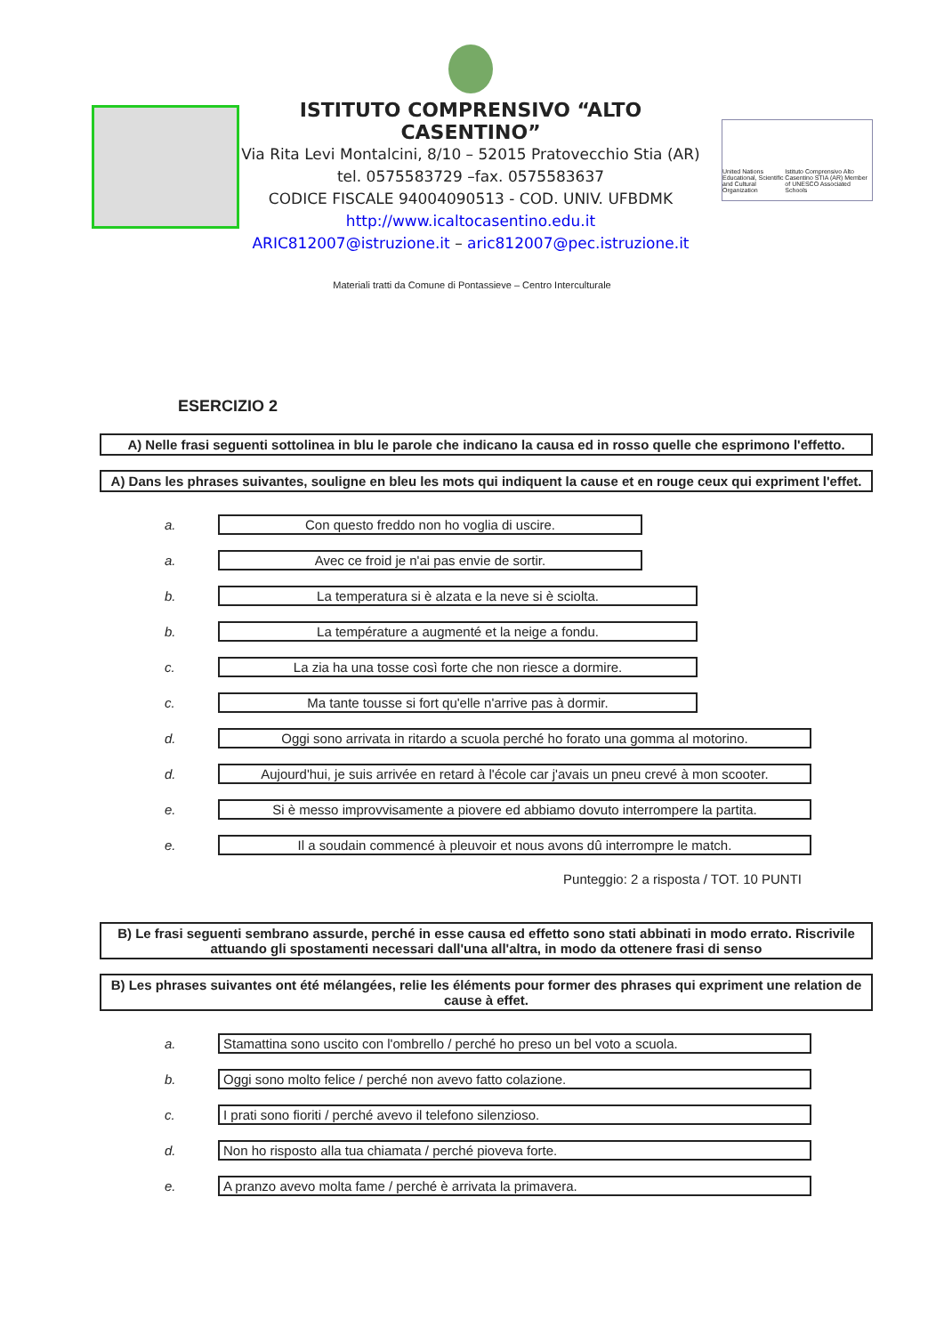ISTITUTO COMPRENSIVO “ALTO CASENTINO”
Via Rita Levi Montalcini, 8/10 – 52015 Pratovecchio Stia (AR)
tel. 0575583729 –fax. 0575583637
CODICE FISCALE 94004090513 - COD. UNIV. UFBDMK
http://www.icaltocasentino.edu.it
ARIC812007@istruzione.it – aric812007@pec.istruzione.it
United Nations Educational, Scientific and Cultural Organization Istituto Comprensivo Alto Casentino STIA (AR) Member of UNESCO Associated Schools
Materiali tratti da Comune di Pontassieve – Centro Interculturale
ESERCIZIO 2
A) Nelle frasi seguenti sottolinea in blu le parole che indicano la causa ed in rosso quelle che esprimono l'effetto.
A) Dans les phrases suivantes, souligne en bleu les mots qui indiquent la cause et en rouge ceux qui expriment l'effet.
a. Con questo freddo non ho voglia di uscire.
a. Avec ce froid je n'ai pas envie de sortir.
b. La temperatura si è alzata e la neve si è sciolta.
b. La température a augmenté et la neige a fondu.
c. La zia ha una tosse così forte che non riesce a dormire.
c. Ma tante tousse si fort qu'elle n'arrive pas à dormir.
d. Oggi sono arrivata in ritardo a scuola perché ho forato una gomma al motorino.
d. Aujourd'hui, je suis arrivée en retard à l'école car j'avais un pneu crevé à mon scooter.
e. Si è messo improvvisamente a piovere ed abbiamo dovuto interrompere la partita.
e. Il a soudain commencé à pleuvoir et nous avons dû interrompre le match.
Punteggio: 2 a risposta / TOT. 10 PUNTI
B) Le frasi seguenti sembrano assurde, perché in esse causa ed effetto sono stati abbinati in modo errato. Riscrivile attuando gli spostamenti necessari dall'una all'altra, in modo da ottenere frasi di senso
B) Les phrases suivantes ont été mélangées, relie les éléments pour former des phrases qui expriment une relation de cause à effet.
a. Stamattina sono uscito con l'ombrello / perché ho preso un bel voto a scuola.
b. Oggi sono molto felice / perché non avevo fatto colazione.
c. I prati sono fioriti / perché avevo il telefono silenzioso.
d. Non ho risposto alla tua chiamata / perché pioveva forte.
e. A pranzo avevo molta fame / perché è arrivata la primavera.